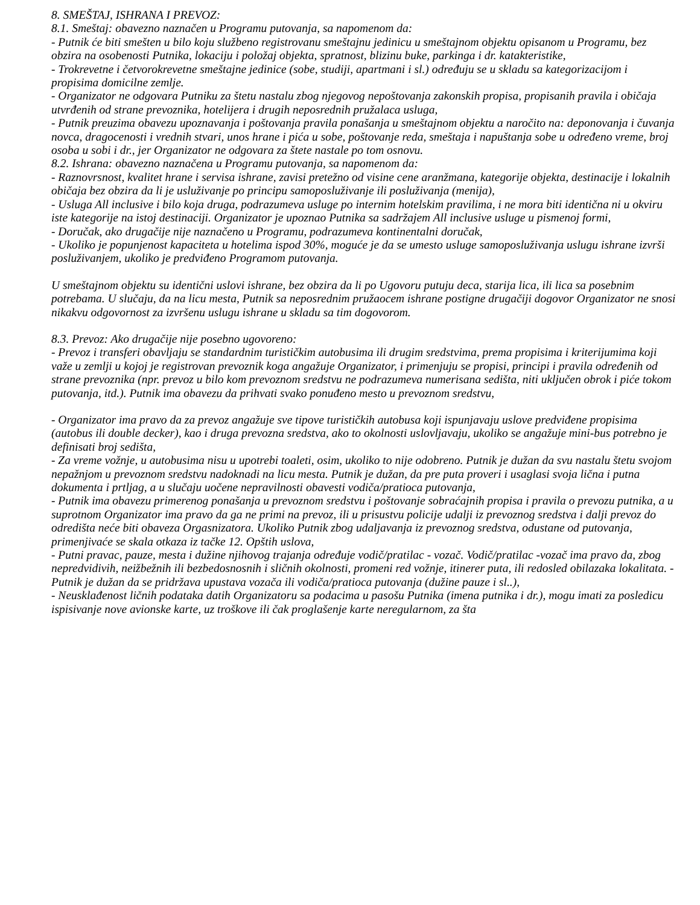8. SMEŠTAJ, ISHRANA I PREVOZ:
8.1. Smeštaj: obavezno naznačen u Programu putovanja, sa napomenom da:
- Putnik će biti smešten u bilo koju službeno registrovanu smeštajnu jedinicu u smeštajnom objektu opisanom u Programu, bez obzira na osobenosti Putnika, lokaciju i položaj objekta, spratnost, blizinu buke, parkinga i dr. katakteristike,
- Trokrevetne i četvorokrevetne smeštajne jedinice (sobe, studiji, apartmani i sl.) određuju se u skladu sa kategorizacijom i propisima domicilne zemlje.
- Organizator ne odgovara Putniku za štetu nastalu zbog njegovog nepoštovanja zakonskih propisa, propisanih pravila i običaja utvrđenih od strane prevoznika, hotelijera i drugih neposrednih pružalaca usluga,
- Putnik preuzima obavezu upoznavanja i poštovanja pravila ponašanja u smeštajnom objektu a naročito na: deponovanja i čuvanja novca, dragocenosti i vrednih stvari, unos hrane i pića u sobe, poštovanje reda, smeštaja i napuštanja sobe u određeno vreme, broj osoba u sobi i dr., jer Organizator ne odgovara za štete nastale po tom osnovu.
8.2. Ishrana: obavezno naznačena u Programu putovanja, sa napomenom da:
- Raznovrsnost, kvalitet hrane i servisa ishrane, zavisi pretežno od visine cene aranžmana, kategorije objekta, destinacije i lokalnih običaja bez obzira da li je usluživanje po principu samoposluživanje ili posluživanja (menija),
- Usluga All inclusive i bilo koja druga, podrazumeva usluge po internim hotelskim pravilima, i ne mora biti identična ni u okviru iste kategorije na istoj destinaciji. Organizator je upoznao Putnika sa sadržajem All inclusive usluge u pismenoj formi,
- Doručak, ako drugačije nije naznačeno u Programu, podrazumeva kontinentalni doručak,
- Ukoliko je popunjenost kapaciteta u hotelima ispod 30%, moguće je da se umesto usluge samoposluživanja uslugu ishrane izvrši posluživanjem, ukoliko je predviđeno Programom putovanja.
U smeštajnom objektu su identični uslovi ishrane, bez obzira da li po Ugovoru putuju deca, starija lica, ili lica sa posebnim potrebama. U slučaju, da na licu mesta, Putnik sa neposrednim pružaocem ishrane postigne drugačiji dogovor Organizator ne snosi nikakvu odgovornost za izvršenu uslugu ishrane u skladu sa tim dogovorom.
8.3. Prevoz: Ako drugačije nije posebno ugovoreno:
- Prevoz i transferi obavljaju se standardnim turističkim autobusima ili drugim sredstvima, prema propisima i kriterijumima koji važe u zemlji u kojoj je registrovan prevoznik koga angažuje Organizator, i primenjuju se propisi, principi i pravila određenih od strane prevoznika (npr. prevoz u bilo kom prevoznom sredstvu ne podrazumeva numerisana sedišta, niti uključen obrok i piće tokom putovanja, itd.). Putnik ima obavezu da prihvati svako ponuđeno mesto u prevoznom sredstvu,
- Organizator ima pravo da za prevoz angažuje sve tipove turističkih autobusa koji ispunjavaju uslove predviđene propisima (autobus ili double decker), kao i druga prevozna sredstva, ako to okolnosti uslovljavaju, ukoliko se angažuje mini-bus potrebno je definisati broj sedišta,
- Za vreme vožnje, u autobusima nisu u upotrebi toaleti, osim, ukoliko to nije odobreno. Putnik je dužan da svu nastalu štetu svojom nepažnjom u prevoznom sredstvu nadoknadi na licu mesta. Putnik je dužan, da pre puta proveri i usaglasi svoja lična i putna dokumenta i prtljag, a u slučaju uočene nepravilnosti obavesti vodiča/pratioca putovanja,
- Putnik ima obavezu primerenog ponašanja u prevoznom sredstvu i poštovanje sobraćajnih propisa i pravila o prevozu putnika, a u suprotnom Organizator ima pravo da ga ne primi na prevoz, ili u prisustvu policije udalji iz prevoznog sredstva i dalji prevoz do odredišta neće biti obaveza Orgasnizatora. Ukoliko Putnik zbog udaljavanja iz prevoznog sredstva, odustane od putovanja, primenjivaće se skala otkaza iz tačke 12. Opštih uslova,
- Putni pravac, pauze, mesta i dužine njihovog trajanja određuje vodič/pratilac - vozač. Vodič/pratilac -vozač ima pravo da, zbog nepredvidivih, neižbežnih ili bezbedosnosnih i sličnih okolnosti, promeni red vožnje, itinerer puta, ili redosled obilazaka lokalitata. - Putnik je dužan da se pridržava upustava vozača ili vodiča/pratioca putovanja (dužine pauze i sl..),
- Neusklađenost ličnih podataka datih Organizatoru sa podacima u pasošu Putnika (imena putnika i dr.), mogu imati za posledicu ispisivanje nove avionske karte, uz troškove ili čak proglašenje karte neregularnom, za šta